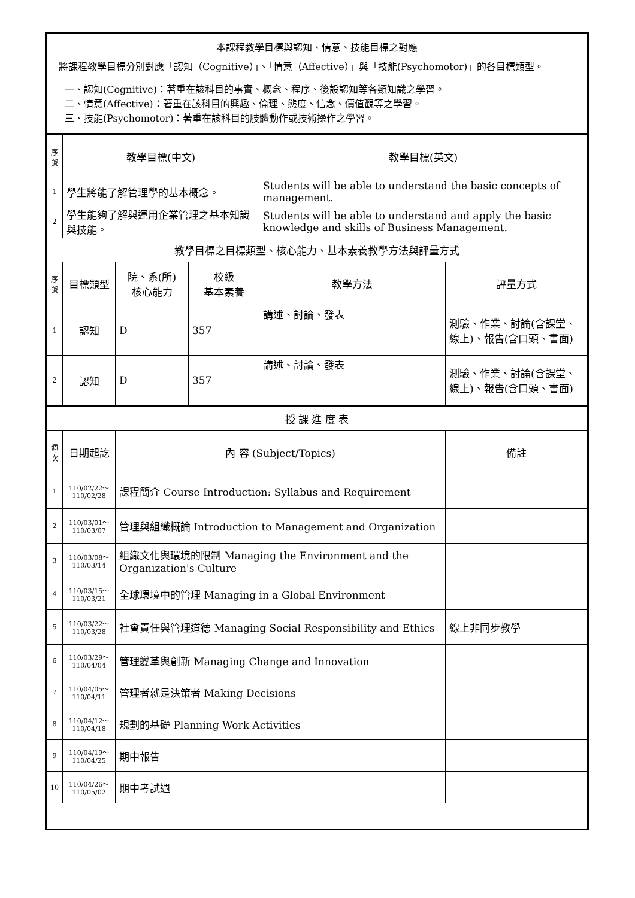| 本課程教學目標與認知、情意、技能目標之對應 將課程教學目標分別對應「認知（Cognitive）」、「情意（Affective）」與「技能(Psychomotor)」的各目標類型。 一、認知(Cognitive)：著重在該科目的事實、概念、程序、後設認知等各類知識之學習。 二、情意(Affective)：著重在該科目的興趣、倫理、態度、信念、價值觀等之學習。 三、技能(Psychomotor)：著重在該科目的肢體動作或技術操作之學習。 |
| 序號 | 教學目標(中文) | | | 教學目標(英文) | |
| 1 | 學生將能了解管理學的基本概念。 | | | Students will be able to understand the basic concepts of management. | |
| 2 | 學生能夠了解與運用企業管理之基本知識與技能。 | | | Students will be able to understand and apply the basic knowledge and skills of Business Management. | |
| 教學目標之目標類型、核心能力、基本素養教學方法與評量方式 | | | | | |
| 序號 | 目標類型 | 院、系(所) 核心能力 | 校級 基本素養 | 教學方法 | 評量方式 |
| 1 | 認知 | D | 357 | 講述、討論、發表 | 測驗、作業、討論(含課堂、線上)、報告(含口頭、書面) |
| 2 | 認知 | D | 357 | 講述、討論、發表 | 測驗、作業、討論(含課堂、線上)、報告(含口頭、書面) |
| 授 課 進 度 表 | | | |
| 週次 | 日期起訖 | 內 容 (Subject/Topics) | 備註 |
| 1 | 110/02/22～ 110/02/28 | 課程簡介 Course Introduction: Syllabus and Requirement | |
| 2 | 110/03/01～ 110/03/07 | 管理與組織概論 Introduction to Management and Organization | |
| 3 | 110/03/08～ 110/03/14 | 組織文化與環境的限制 Managing the Environment and the Organization's Culture | |
| 4 | 110/03/15～ 110/03/21 | 全球環境中的管理 Managing in a Global Environment | |
| 5 | 110/03/22～ 110/03/28 | 社會責任與管理道德 Managing Social Responsibility and Ethics | 線上非同步教學 |
| 6 | 110/03/29～ 110/04/04 | 管理變革與創新 Managing Change and Innovation | |
| 7 | 110/04/05～ 110/04/11 | 管理者就是決策者 Making Decisions | |
| 8 | 110/04/12～ 110/04/18 | 規劃的基礎 Planning Work Activities | |
| 9 | 110/04/19～ 110/04/25 | 期中報告 | |
| 10 | 110/04/26～ 110/05/02 | 期中考試週 | |